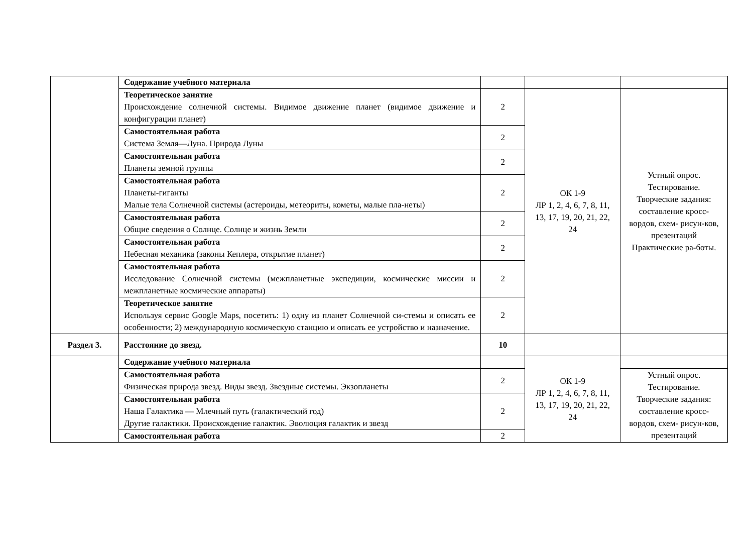| | Содержание учебного материала | | | |
| | Теоретическое занятие Происхождение солнечной системы. Видимое движение планет (видимое движение и конфигурации планет) | 2 | ОК 1-9 ЛР 1, 2, 4, 6, 7, 8, 11, 13, 17, 19, 20, 21, 22, 24 | Устный опрос. Тестирование. Творческие задания: составление кросс-вордов, схем- рисун-ков, презентаций Практические ра-боты. |
| | Самостоятельная работа Система Земля—Луна. Природа Луны | 2 | | |
| | Самостоятельная работа Планеты земной группы | 2 | | |
| | Самостоятельная работа Планеты-гиганты Малые тела Солнечной системы (астероиды, метеориты, кометы, малые пла-неты) | 2 | | |
| | Самостоятельная работа Общие сведения о Солнце. Солнце и жизнь Земли | 2 | | |
| | Самостоятельная работа Небесная механика (законы Кеплера, открытие планет) | 2 | | |
| | Самостоятельная работа Исследование Солнечной системы (межпланетные экспедиции, космические миссии и межпланетные космические аппараты) | 2 | | |
| | Теоретическое занятие Используя сервис Google Maps, посетить: 1) одну из планет Солнечной си-стемы и описать ее особенности; 2) международную космическую станцию и описать ее устройство и назначение. | 2 | | |
| Раздел 3. | Расстояние до звезд. | 10 | | |
| | Содержание учебного материала | | ОК 1-9 ЛР 1, 2, 4, 6, 7, 8, 11, 13, 17, 19, 20, 21, 22, 24 | |
| | Самостоятельная работа Физическая природа звезд. Виды звезд. Звездные системы. Экзопланеты | 2 | | Устный опрос. Тестирование. Творческие задания: составление кросс-вордов, схем- рисун-ков, презентаций |
| | Самостоятельная работа Наша Галактика — Млечный путь (галактический год) Другие галактики. Происхождение галактик. Эволюция галактик и звезд | 2 | | |
| | Самостоятельная работа | 2 | | |